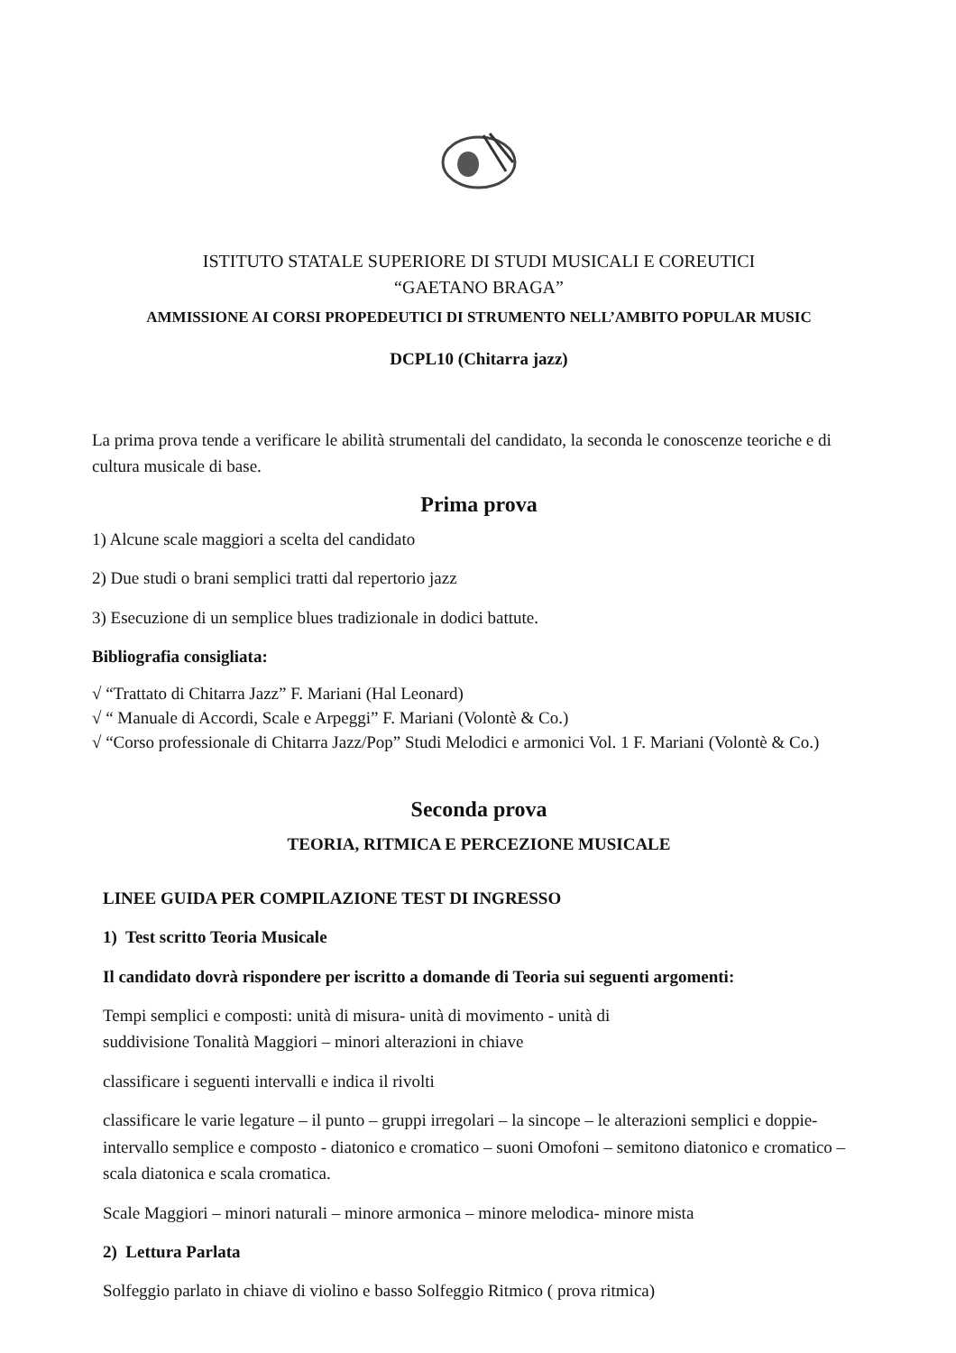ISTITUTO STATALE SUPERIORE DI STUDI MUSICALI E COREUTICI
“GAETANO BRAGA”
AMMISSIONE AI CORSI PROPEDEUTICI DI STRUMENTO NELL’AMBITO POPULAR MUSIC
DCPL10 (Chitarra jazz)
La prima prova tende a verificare le abilità strumentali del candidato, la seconda le conoscenze teoriche e di cultura musicale di base.
Prima prova
1) Alcune scale maggiori a scelta del candidato
2) Due studi o brani semplici tratti dal repertorio jazz
3) Esecuzione di un semplice blues tradizionale in dodici battute.
Bibliografia consigliata:
√ “Trattato di Chitarra Jazz” F. Mariani (Hal Leonard)
√ “ Manuale di Accordi, Scale e Arpeggi” F. Mariani (Volontè & Co.)
√ “Corso professionale di Chitarra Jazz/Pop” Studi Melodici e armonici Vol. 1 F. Mariani (Volontè & Co.)
Seconda prova
TEORIA, RITMICA E PERCEZIONE MUSICALE
LINEE GUIDA PER COMPILAZIONE TEST DI INGRESSO
1) Test scritto Teoria Musicale
Il candidato dovrà rispondere per iscritto a domande di Teoria sui seguenti argomenti:
Tempi semplici e composti: unità di misura- unità di movimento - unità di
suddivisione Tonalità Maggiori – minori alterazioni in chiave
classificare i seguenti intervalli e indica il rivolti
classificare le varie legature – il punto – gruppi irregolari – la sincope – le alterazioni semplici e doppie- intervallo semplice e composto - diatonico e cromatico – suoni Omofoni – semitono diatonico e cromatico – scala diatonica e scala cromatica.
Scale Maggiori – minori naturali – minore armonica – minore melodica- minore mista
2) Lettura Parlata
Solfeggio parlato in chiave di violino e basso Solfeggio Ritmico ( prova ritmica)